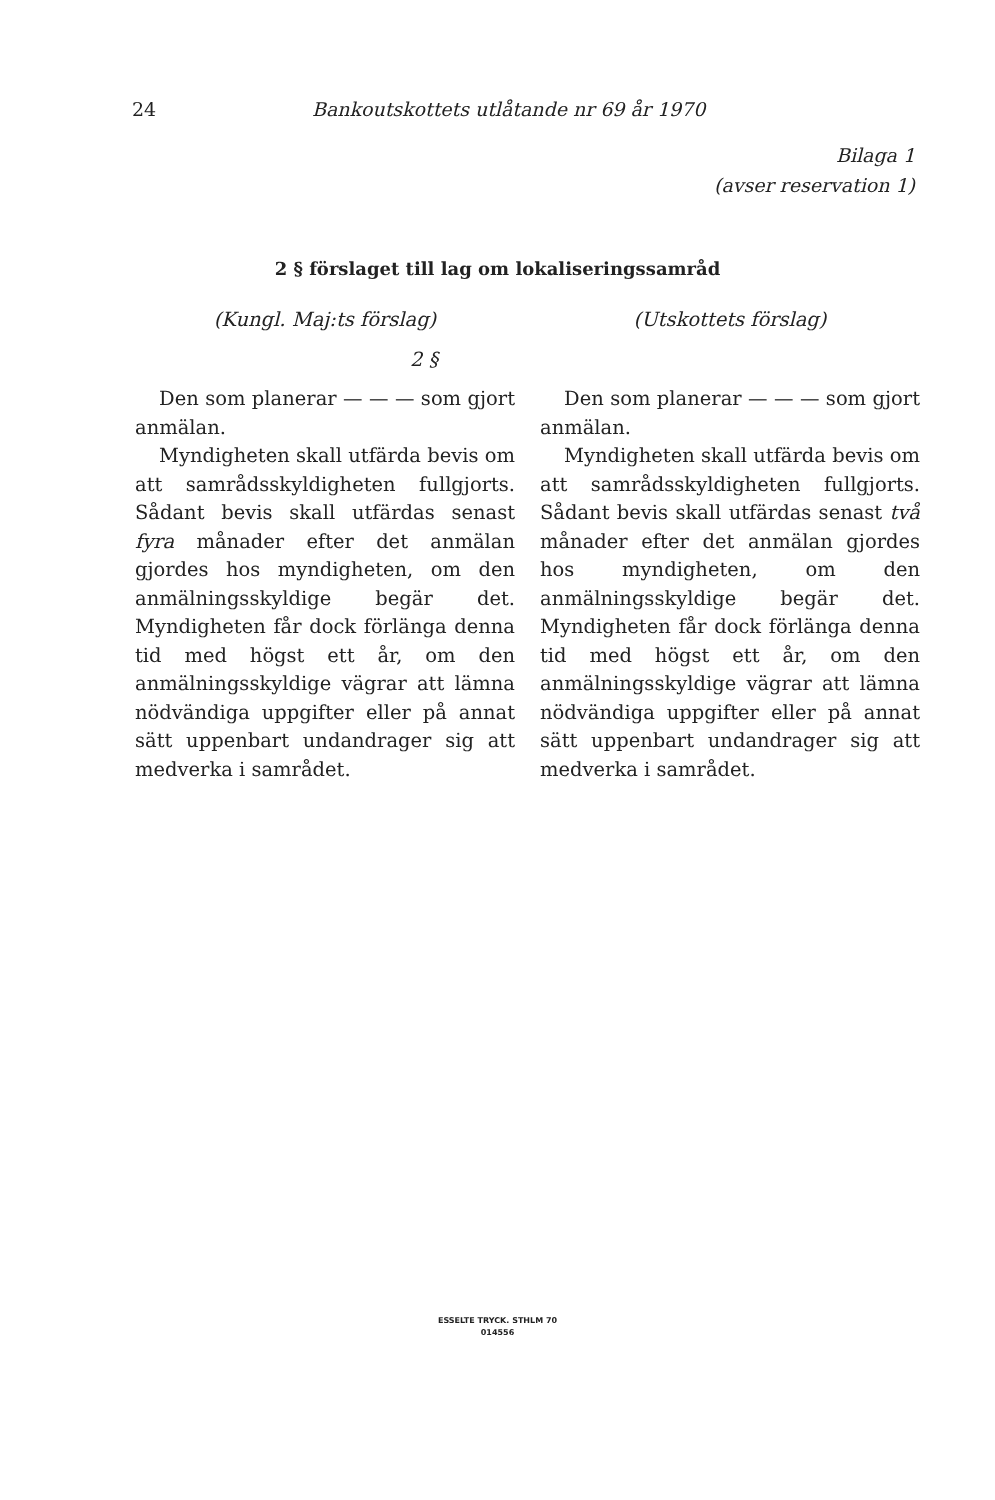24 Bankoutskottets utlåtande nr 69 år 1970
Bilaga 1
(avser reservation 1)
2 § förslaget till lag om lokaliseringssamråd
(Kungl. Maj:ts förslag)
.
Den som planerar — — — som gjort anmälan.
Myndigheten skall utfärda bevis om att samrådsskyldigheten fullgjorts. Sådant bevis skall utfärdas senast fyra månader efter det anmälan gjordes hos myndigheten, om den anmälningsskyldige begär det. Myndigheten får dock förlänga denna tid med högst ett år, om den anmälningsskyldige vägrar att lämna nödvändiga uppgifter eller på annat sätt uppenbart undandrager sig att medverka i samrådet.
(Utskottets förslag)
2 §
Den som planerar — — — som gjort anmälan.
Myndigheten skall utfärda bevis om att samrådsskyldigheten fullgjorts. Sådant bevis skall utfärdas senast två månader efter det anmälan gjordes hos myndigheten, om den anmälningsskyldige begär det. Myndigheten får dock förlänga denna tid med högst ett år, om den anmälningsskyldige vägrar att lämna nödvändiga uppgifter eller på annat sätt uppenbart undandrager sig att medverka i samrådet.
ESSELTE TRYCK. STHLM 70
014556